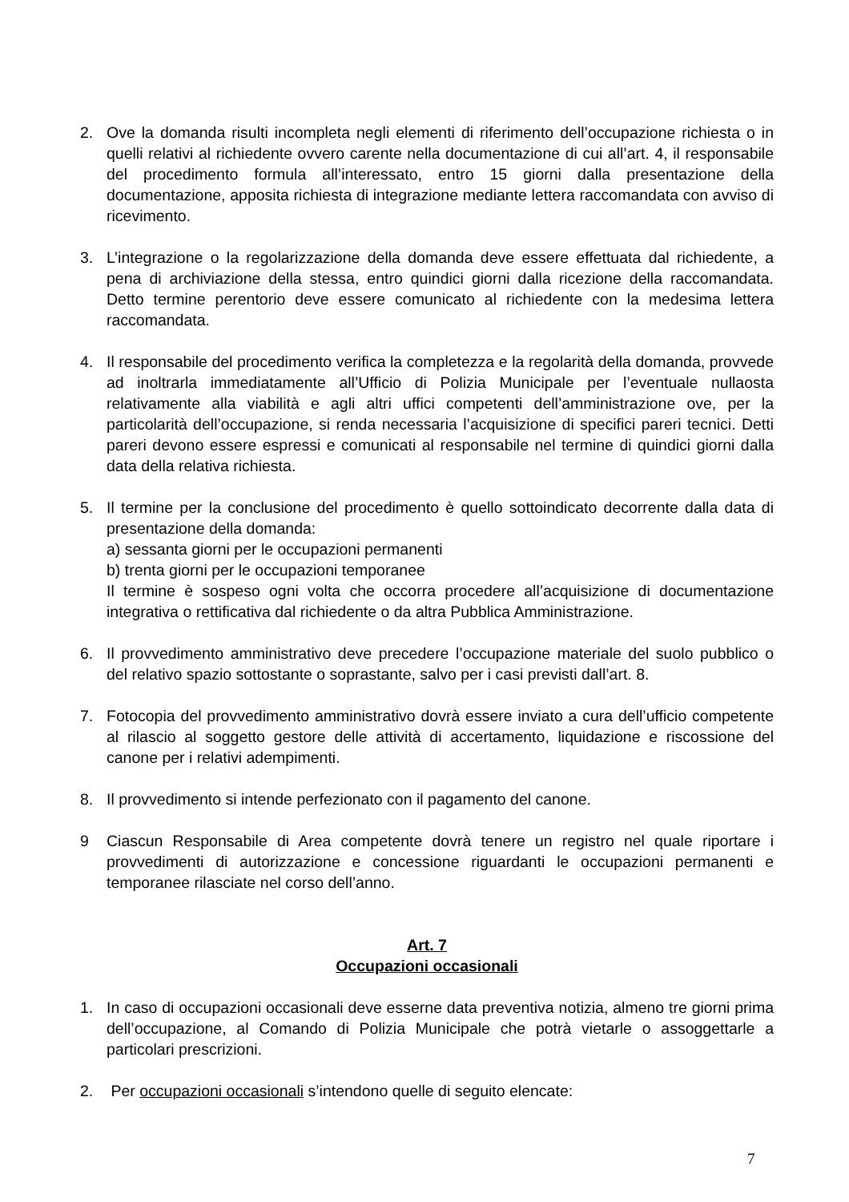2. Ove la domanda risulti incompleta negli elementi di riferimento dell’occupazione richiesta o in quelli relativi al richiedente ovvero carente nella documentazione di cui all’art. 4, il responsabile del procedimento formula all’interessato, entro 15 giorni dalla presentazione della documentazione, apposita richiesta di integrazione mediante lettera raccomandata con avviso di ricevimento.
3. L’integrazione o la regolarizzazione della domanda deve essere effettuata dal richiedente, a pena di archiviazione della stessa, entro quindici giorni dalla ricezione della raccomandata. Detto termine perentorio deve essere comunicato al richiedente con la medesima lettera raccomandata.
4. Il responsabile del procedimento verifica la completezza e la regolarità della domanda, provvede ad inoltrarla immediatamente all’Ufficio di Polizia Municipale per l’eventuale nullaosta relativamente alla viabilità e agli altri uffici competenti dell’amministrazione ove, per la particolarità dell’occupazione, si renda necessaria l’acquisizione di specifici pareri tecnici. Detti pareri devono essere espressi e comunicati al responsabile nel termine di quindici giorni dalla data della relativa richiesta.
5. Il termine per la conclusione del procedimento è quello sottoindicato decorrente dalla data di presentazione della domanda:
a) sessanta giorni per le occupazioni permanenti
b) trenta giorni per le occupazioni temporanee
Il termine è sospeso ogni volta che occorra procedere all’acquisizione di documentazione integrativa o rettificativa dal richiedente o da altra Pubblica Amministrazione.
6. Il provvedimento amministrativo deve precedere l’occupazione materiale del suolo pubblico o del relativo spazio sottostante o soprastante, salvo per i casi previsti dall’art. 8.
7. Fotocopia del provvedimento amministrativo dovrà essere inviato a cura dell’ufficio competente al rilascio al soggetto gestore delle attività di accertamento, liquidazione e riscossione del canone per i relativi adempimenti.
8. Il provvedimento si intende perfezionato con il pagamento del canone.
9 Ciascun Responsabile di Area competente dovrà tenere un registro nel quale riportare i provvedimenti di autorizzazione e concessione riguardanti le occupazioni permanenti e temporanee rilasciate nel corso dell’anno.
Art. 7
Occupazioni occasionali
1. In caso di occupazioni occasionali deve esserne data preventiva notizia, almeno tre giorni prima dell’occupazione, al Comando di Polizia Municipale che potrà vietarle o assoggettarle a particolari prescrizioni.
2. Per occupazioni occasionali s’intendono quelle di seguito elencate:
7